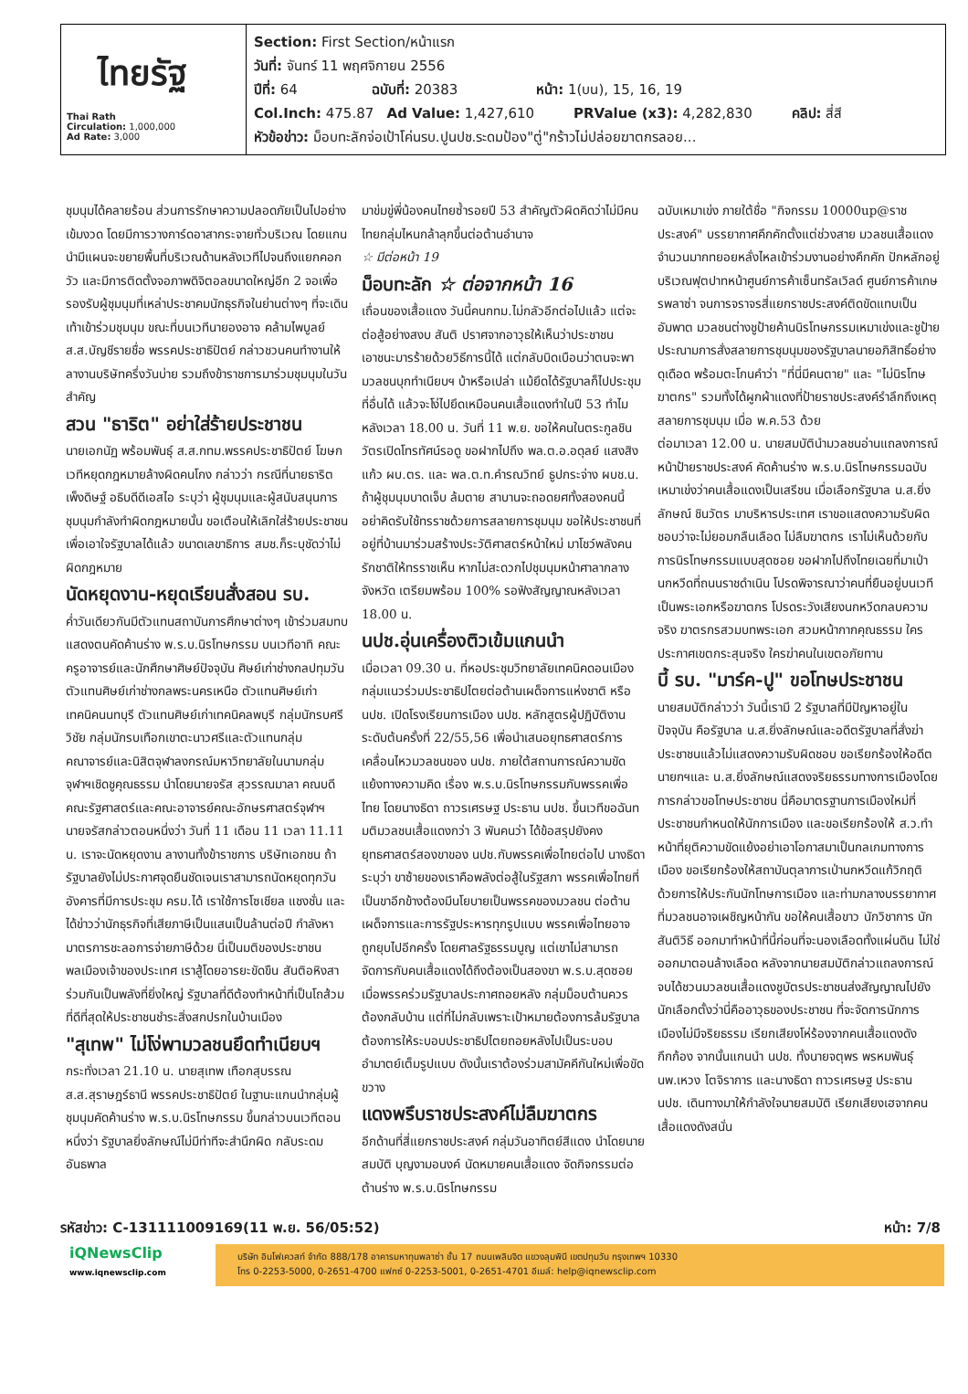ไทยรัฐ
Thai Rath
Circulation: 1,000,000
Ad Rate: 3,000
Section: First Section/หน้าแรก
วันที่: จันทร์ 11 พฤศจิกายน 2556
ปีที่: 64 ฉบับที่: 20383 หน้า: 1(บน), 15, 16, 19
Col.Inch: 475.87 Ad Value: 1,427,610 PRValue (x3): 4,282,830 คลิป: สี่สี
หัวข้อข่าว: ม็อบทะลักจ่อเป้าโค่นรบ.ปูนปช.ระดมป้อง"ตู่"กร้าวไม่ปล่อยฆาตกรลอย...
ชุมนุมได้คลายร้อน ส่วนการรักษาความปลอดภัยเป็นไปอย่างเข้มงวด โดยมีการวางการ์ดอาสากระจายทั่วบริเวณ โดยแกนนำมีแผนจะขยายพื้นที่บริเวณด้านหลังเวทีไปจนถึงแยกคอกวัว และมีการติดตั้งจอภาพดิจิตอลขนาดใหญ่อีก 2 จอเพื่อรองรับผู้ชุมนุมที่เหล่าประชาคมนักธุรกิจในย่านต่างๆ ที่จะเดินเท้าเข้าร่วมชุมนุม ขณะที่บนเวทีนายองอาจ คล้ามไพบูลย์ ส.ส.บัญชีรายชื่อ พรรคประชาธิปัตย์ กล่าวชวนคนทำงานให้ลางานบริษัทครึ่งวันบ่าย รวมถึงข้าราชการมาร่วมชุมนุมในวันสำคัญ
สวน "ธาริต" อย่าใส่ร้ายประชาชน
นายเอกนัฏ พร้อมพันธุ์ ส.ส.กทม.พรรคประชาธิปัตย์ โฆษกเวทีหยุดกฎหมายล้างผิดคนโกง กล่าวว่า กรณีที่นายธาริต เพ็งดิษฐ์ อธิบดีดีเอสไอ ระบุว่า ผู้ชุมนุมและผู้สนับสนุนการชุมนุมกำลังทำผิดกฎหมายนั้น ขอเตือนให้เลิกใส่ร้ายประชาชนเพื่อเอาใจรัฐบาลได้แล้ว ขนาดเลขาธิการ สมช.ก็ระบุชัดว่าไม่ผิดกฎหมาย
นัดหยุดงาน-หยุดเรียนสั่งสอน รบ.
ค่ำวันเดียวกันมีตัวแทนสถาบันการศึกษาต่างๆ เข้าร่วมสมทบแสดงตนคัดค้านร่าง พ.ร.บ.นิรโทษกรรม บนเวทีอาทิ คณะครูอาจารย์และนักศึกษาศิษย์ปัจจุบัน ศิษย์เก่าช่างกลปทุมวัน ตัวแทนศิษย์เก่าช่างกลพระนครเหนือ ตัวแทนศิษย์เก่าเทคนิคนนทบุรี ตัวแทนศิษย์เก่าเทคนิคลพบุรี กลุ่มนักรบศรีวิชัย กลุ่มนักรบเทือกเขาตะนาวศรีและตัวแทนกลุ่มคณาจารย์และนิสิตจุฬาลงกรณ์มหาวิทยาลัยในนามกลุ่มจุฬาฯเชิดชูคุณธรรม นำโดยนายจรัส สุวรรณมาลา คณบดีคณะรัฐศาสตร์และคณะอาจารย์คณะอักษรศาสตร์จุฬาฯ
นายจรัสกล่าวตอนหนึ่งว่า วันที่ 11 เดือน 11 เวลา 11.11 น. เราจะนัดหยุดงาน ลางานทั้งข้าราชการ บริษัทเอกชน ถ้ารัฐบาลยังไม่ประกาศจุดยืนชัดเจนเราสามารถนัดหยุดทุกวันอังคารที่มีการประชุม ครม.ได้ เราใช้การโซเชียล แชงชั่น และได้ข่าวว่านักธุรกิจที่เสียภาษีเป็นแสนเป็นล้านต่อปี กำลังหามาตรการชะลอการจ่ายภาษีด้วย นี่เป็นมติของประชาชนพลเมืองเจ้าของประเทศ เราสู้โดยอารยะขัดขืน สันติอหิงสา ร่วมกันเป็นพลังที่ยิ่งใหญ่ รัฐบาลที่ดีต้องทำหน้าที่เป็นโถส้วมที่ดีที่สุดให้ประชาชนชำระสิ่งสกปรกในบ้านเมือง
"สุเทพ" ไม่โง่พามวลชนยึดทำเนียบฯ
กระทั่งเวลา 21.10 น. นายสุเทพ เทือกสุบรรณ ส.ส.สุราษฎร์ธานี พรรคประชาธิปัตย์ ในฐานะแกนนำกลุ่มผู้ชุมนุมคัดค้านร่าง พ.ร.บ.นิรโทษกรรม ขึ้นกล่าวบนเวทีตอนหนึ่งว่า รัฐบาลยิ่งลักษณ์ไม่มีท่าทีจะสำนึกผิด กลับระดมอันธพาล
มาข่มขู่พี่น้องคนไทยซ้ำรอยปี 53 สำคัญตัวผิดคิดว่าไม่มีคนไทยกลุ่มไหนกล้าลุกขึ้นต่อต้านอำนาจ
☆ มีต่อหน้า 19
ม็อบทะลัก ☆ ต่อจากหน้า 16
เถื่อนของเสื้อแดง วันนี้คนกทม.ไม่กลัวอีกต่อไปแล้ว แต่จะต่อสู้อย่างสงบ สันติ ปราศจากอาวุธให้เห็นว่าประชาชนเอาชนะมารร้ายด้วยวิธีการนี้ได้ แต่กลับบิดเบือนว่าตนจะพามวลชนบุกทำเนียบฯ บ้าหรือเปล่า แม้ยึดได้รัฐบาลก็ไปประชุมที่อื่นได้ แล้วจะโง่ไปยึดเหมือนคนเสื้อแดงทำในปี 53 ทำไม หลังเวลา 18.00 น. วันที่ 11 พ.ย. ขอให้คนในตระกูลชินวัตรเปิดโทรทัศน์รอดู ขอฝากไปถึง พล.ต.อ.อดุลย์ แสงสิงแก้ว ผบ.ตร. และ พล.ต.ท.คำรณวิทย์ ธูปกระจ่าง ผบช.น. ถ้าผู้ชุมนุมบาดเจ็บ ล้มตาย สาบานจะถอดยศทั้งสองคนนี้ อย่าคิดรับใช้ทรราชด้วยการสลายการชุมนุม ขอให้ประชาชนที่อยู่ที่บ้านมาร่วมสร้างประวัติศาสตร์หน้าใหม่ มาโชว์พลังคนรักชาติให้ทรราชเห็น หากไม่สะดวกไปชุมนุมหน้าศาลากลางจังหวัด เตรียมพร้อม 100% รอฟังสัญญาณหลังเวลา 18.00 น.
นปช.อุ่นเครื่องติวเข้มแกนนำ
เมื่อเวลา 09.30 น. ที่หอประชุมวิทยาลัยเทคนิคดอนเมือง กลุ่มแนวร่วมประชาธิปไตยต่อต้านเผด็จการแห่งชาติ หรือ นปช. เปิดโรงเรียนการเมือง นปช. หลักสูตรผู้ปฏิบัติงานระดับต้นครั้งที่ 22/55,56 เพื่อนำเสนอยุทธศาสตร์การเคลื่อนไหวมวลชนของ นปช. ภายใต้สถานการณ์ความขัดแย้งทางความคิด เรื่อง พ.ร.บ.นิรโทษกรรมกับพรรคเพื่อไทย โดยนางธิดา ถาวรเศรษฐ ประธาน นปช. ขึ้นเวทีขอฉันทมติมวลชนเสื้อแดงกว่า 3 พันคนว่า ได้ข้อสรุปยังคงยุทธศาสตร์สองขาของ นปช.กับพรรคเพื่อไทยต่อไป นางธิดาระบุว่า ขาซ้ายของเราคือพลังต่อสู้ในรัฐสภา พรรคเพื่อไทยที่เป็นขาอีกข้างต้องมีนโยบายเป็นพรรคของมวลชน ต่อต้านเผด็จการและการรัฐประหารทุกรูปแบบ พรรคเพื่อไทยอาจถูกยุบไปอีกครั้ง โดยศาลรัฐธรรมนูญ แต่เขาไม่สามารถจัดการกับคนเสื้อแดงได้ถึงต้องเป็นสองขา พ.ร.บ.สุดซอย เมื่อพรรคร่วมรัฐบาลประกาศถอยหลัง กลุ่มม็อบต้านควรต้องกลับบ้าน แต่ที่ไม่กลับเพราะเป้าหมายต้องการล้มรัฐบาล ต้องการให้ระบอบประชาธิปไตยถอยหลังไปเป็นระบอบอำมาตย์เต็มรูปแบบ ดังนั้นเราต้องร่วมสามัคคีกันใหม่เพื่อขัดขวาง
แดงพรึบราชประสงค์ไม่ลืมฆาตกร
อีกด้านที่สี่แยกราชประสงค์ กลุ่มวันอาทิตย์สีแดง นำโดยนายสมบัติ บุญงามอนงค์ นัดหมายคนเสื้อแดง จัดกิจกรรมต่อต้านร่าง พ.ร.บ.นิรโทษกรรม
ฉบับเหมาเข่ง ภายใต้ชื่อ "กิจกรรม 10000up@ราชประสงค์" บรรยากาศคึกคักตั้งแต่ช่วงสาย มวลชนเสื้อแดงจำนวนมากทยอยหลั่งไหลเข้าร่วมงานอย่างคึกคัก ปักหลักอยู่บริเวณฟุตปาทหน้าศูนย์การค้าเซ็นทรัลเวิลด์ ศูนย์การค้าเกษรพลาซ่า จนการจราจรสี่แยกราชประสงค์ติดขัดแทบเป็นอัมพาต มวลชนต่างชูป้ายค้านนิรโทษกรรมเหมาเข่งและชูป้ายประณามการสั่งสลายการชุมนุมของรัฐบาลนายอภิสิทธิ์อย่างดุเดือด พร้อมตะโกนคำว่า "ที่นี่มีคนตาย" และ "ไม่นิรโทษฆาตกร" รวมทั้งได้ผูกผ้าแดงที่ป้ายราชประสงค์รำลึกถึงเหตุสลายการชุมนุม เมื่อ พ.ค.53 ด้วย
ต่อมาเวลา 12.00 น. นายสมบัตินำมวลชนอ่านแถลงการณ์หน้าป้ายราชประสงค์ คัดค้านร่าง พ.ร.บ.นิรโทษกรรมฉบับเหมาเข่งว่าคนเสื้อแดงเป็นเสรีชน เมื่อเลือกรัฐบาล น.ส.ยิ่งลักษณ์ ชินวัตร มาบริหารประเทศ เราขอแสดงความรับผิดชอบว่าจะไม่ยอมกลืนเลือด ไม่ลืมฆาตกร เราไม่เห็นด้วยกับการนิรโทษกรรมแบบสุดซอย ขอฝากไปถึงไทยเฉยที่มาเป่านกหวีดที่ถนนราชดำเนิน โปรดพิจารณาว่าคนที่ยืนอยู่บนเวทีเป็นพระเอกหรือฆาตกร โปรดระวังเสียงนกหวีดกลบความจริง ฆาตรกรสวมบทพระเอก สวมหน้ากากคุณธรรม ใครประกาศเขตกระสุนจริง ใครฆ่าคนในเขตอภัยทาน
บี้ รบ. "มาร์ค-ปู" ขอโทษประชาชน
นายสมบัติกล่าวว่า วันนี้เรามี 2 รัฐบาลที่มีปัญหาอยู่ในปัจจุบัน คือรัฐบาล น.ส.ยิ่งลักษณ์และอดีตรัฐบาลที่สั่งฆ่าประชาชนแล้วไม่แสดงความรับผิดชอบ ขอเรียกร้องให้อดีตนายกฯและ น.ส.ยิ่งลักษณ์แสดงจริยธรรมทางการเมืองโดยการกล่าวขอโทษประชาชน นี่คือมาตรฐานการเมืองใหม่ที่ประชาชนกำหนดให้นักการเมือง และขอเรียกร้องให้ ส.ว.ทำหน้าที่ยุติความขัดแย้งอย่าเอาโอกาสมาเป็นกลเกมทางการเมือง ขอเรียกร้องให้สถาบันตุลาการเป่านกหวีดแก้วิกฤติด้วยการให้ประกันนักโทษการเมือง และท่ามกลางบรรยากาศที่มวลชนอาจเผชิญหน้ากัน ขอให้คนเสื้อขาว นักวิชาการ นักสันติวิธี ออกมาทำหน้าที่นี้ก่อนที่จะนองเลือดทั้งแผ่นดิน ไม่ใช่ออกมาตอนล้างเลือด หลังจากนายสมบัติกล่าวแถลงการณ์จบได้ชวนมวลชนเสื้อแดงชูบัตรประชาชนส่งสัญญาณไปยังนักเลือกตั้งว่านี่คืออาวุธของประชาชน ที่จะจัดการนักการเมืองไม่มีจริยธรรม เรียกเสียงโห่ร้องจากคนเสื้อแดงดังกึกก้อง จากนั้นแกนนำ นปช. ทั้งนายจตุพร พรหมพันธุ์ นพ.เหวง โตจิราการ และนางธิดา ถาวรเศรษฐ ประธาน นปช. เดินทางมาให้กำลังใจนายสมบัติ เรียกเสียงเฮจากคนเสื้อแดงดังสนั่น
รหัสข่าว: C-131111009169(11 พ.ย. 56/05:52) หน้า: 7/8
iQNewsClip
www.iqnewsclip.com
บริษัท อินโฟเควสท์ จำกัด 888/178 อาคารมหาทุนพลาซ่า ชั้น 17 ถนนเพลินจิต แขวงลุมพินี เขตปทุมวัน กรุงเทพฯ 10330
โทร 0-2253-5000, 0-2651-4700 แฟกซ์ 0-2253-5001, 0-2651-4701 อีเมล์: help@iqnewsclip.com